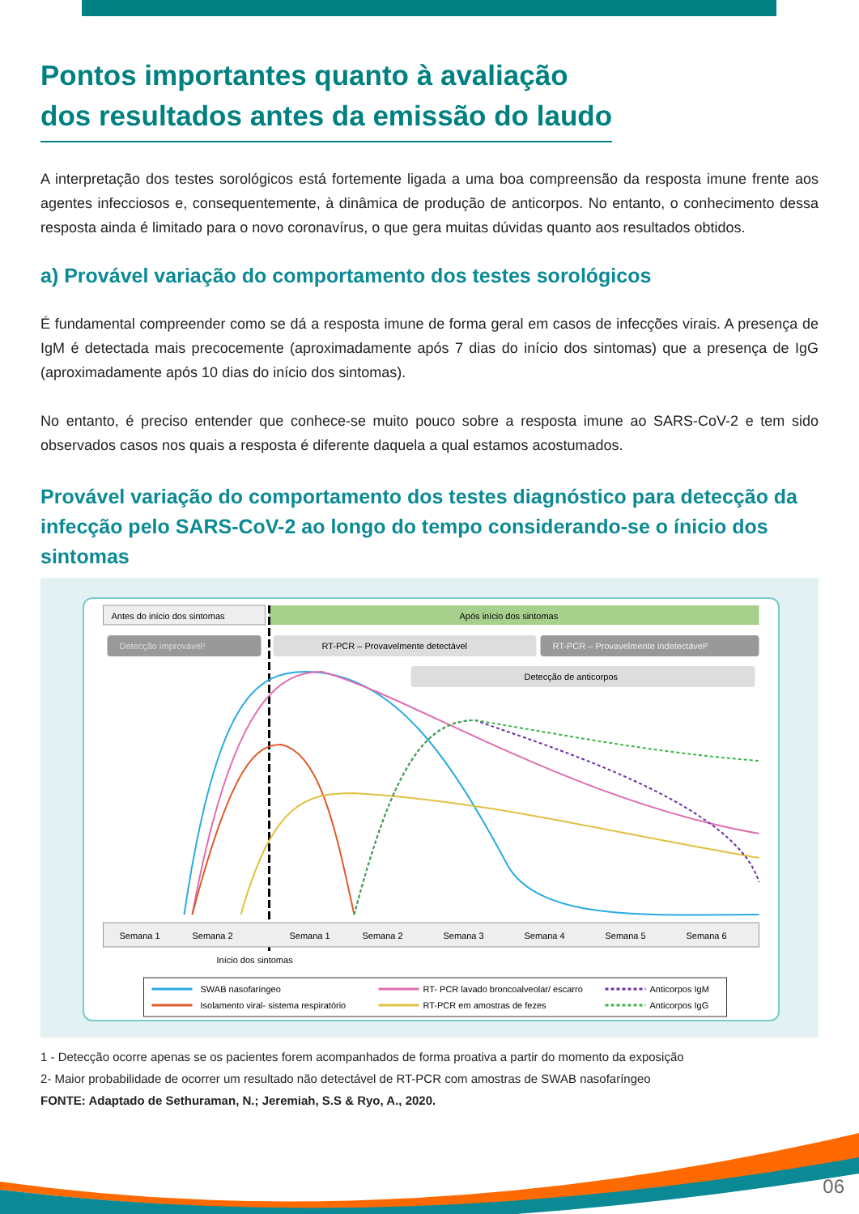Pontos importantes quanto à avaliação
dos resultados antes da emissão do laudo
A interpretação dos testes sorológicos está fortemente ligada a uma boa compreensão da resposta imune frente aos agentes infecciosos e, consequentemente, à dinâmica de produção de anticorpos. No entanto, o conhecimento dessa resposta ainda é limitado para o novo coronavírus, o que gera muitas dúvidas quanto aos resultados obtidos.
a) Provável variação do comportamento dos testes sorológicos
É fundamental compreender como se dá a resposta imune de forma geral em casos de infecções virais. A presença de IgM é detectada mais precocemente (aproximadamente após 7 dias do início dos sintomas) que a presença de IgG (aproximadamente após 10 dias do início dos sintomas).
No entanto, é preciso entender que conhece-se muito pouco sobre a resposta imune ao SARS-CoV-2 e tem sido observados casos nos quais a resposta é diferente daquela a qual estamos acostumados.
Provável variação do comportamento dos testes diagnóstico para detecção da infecção pelo SARS-CoV-2 ao longo do tempo considerando-se o ínicio dos sintomas
Antes do início dos sintomas
Após início dos sintomas
Detecção improvável¹
RT-PCR – Provavelmente detectável
RT-PCR – Provavelmente indetectável²
Detecção de anticorpos
Semana 1
Semana 2
Semana 1
Semana 2
Semana 3
Semana 4
Semana 5
Semana 6
Início dos sintomas
SWAB nasofaríngeo
Isolamento viral- sistema respiratório
RT- PCR lavado broncoalveolar/ escarro
RT-PCR em amostras de fezes
Anticorpos IgM
Anticorpos IgG
1 - Detecção ocorre apenas se os pacientes forem acompanhados de forma proativa a partir do momento da exposição
2- Maior probabilidade de ocorrer um resultado não detectável de RT-PCR com amostras de SWAB nasofaríngeo
FONTE: Adaptado de Sethuraman, N.; Jeremiah, S.S & Ryo, A., 2020.
06